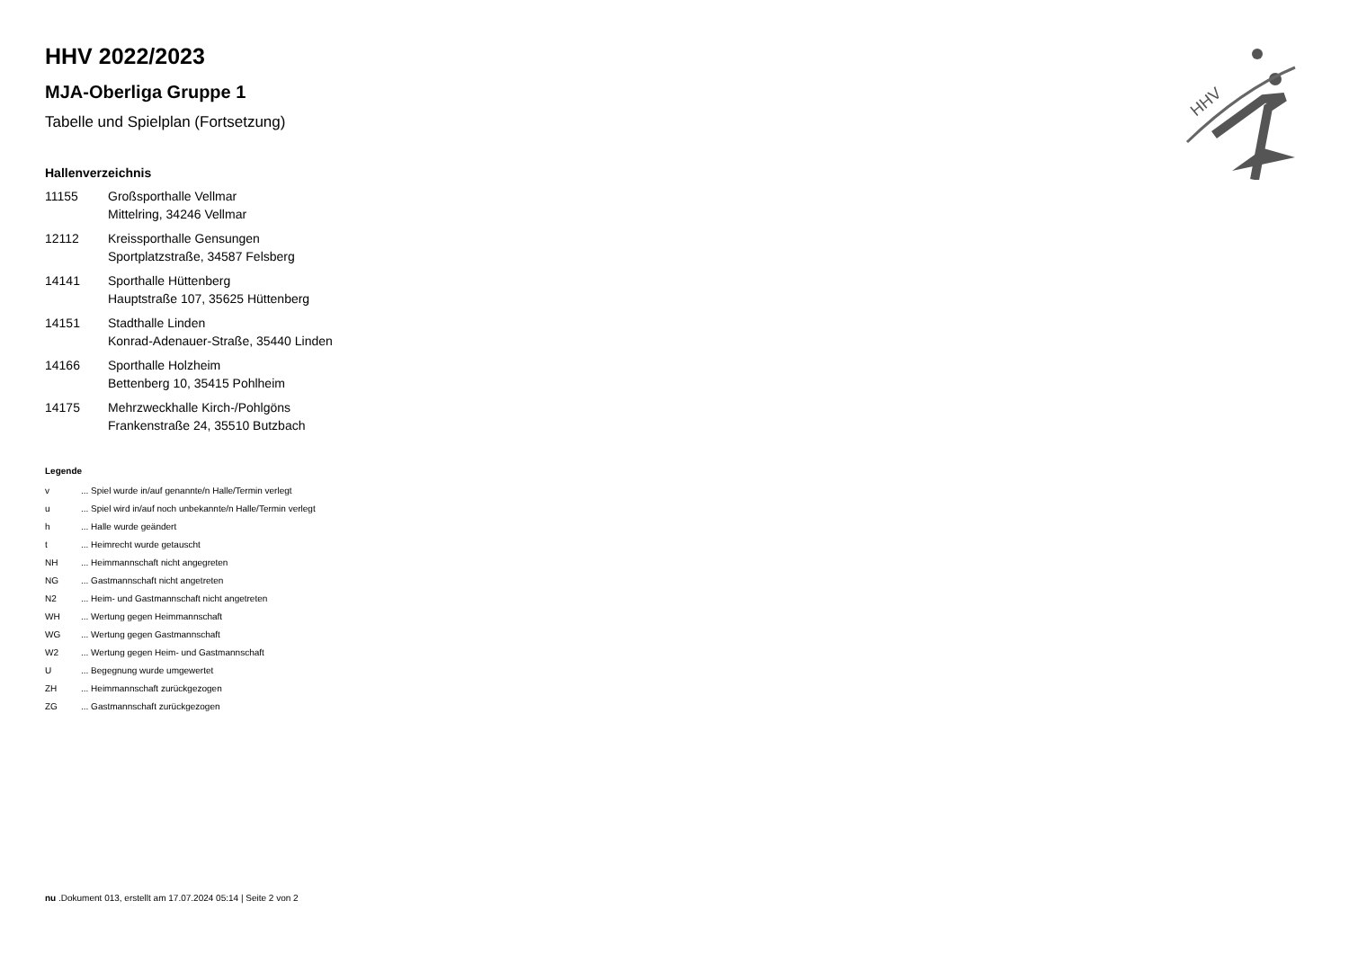HHV
HHV 2022/2023
MJA-Oberliga Gruppe 1
Tabelle und Spielplan (Fortsetzung)
Hallenverzeichnis
| 11155 | Großsporthalle Vellmar Mittelring, 34246 Vellmar |
| 12112 | Kreissporthalle Gensungen Sportplatzstraße, 34587 Felsberg |
| 14141 | Sporthalle Hüttenberg Hauptstraße 107, 35625 Hüttenberg |
| 14151 | Stadthalle Linden Konrad-Adenauer-Straße, 35440 Linden |
| 14166 | Sporthalle Holzheim Bettenberg 10, 35415 Pohlheim |
| 14175 | Mehrzweckhalle Kirch-/Pohlgöns Frankenstraße 24, 35510 Butzbach |
Legende
| v | ... Spiel wurde in/auf genannte/n Halle/Termin verlegt |
| u | ... Spiel wird in/auf noch unbekannte/n Halle/Termin verlegt |
| h | ... Halle wurde geändert |
| t | ... Heimrecht wurde getauscht |
| NH | ... Heimmannschaft nicht angegreten |
| NG | ... Gastmannschaft nicht angetreten |
| N2 | ... Heim- und Gastmannschaft nicht angetreten |
| WH | ... Wertung gegen Heimmannschaft |
| WG | ... Wertung gegen Gastmannschaft |
| W2 | ... Wertung gegen Heim- und Gastmannschaft |
| U | ... Begegnung wurde umgewertet |
| ZH | ... Heimmannschaft zurückgezogen |
| ZG | ... Gastmannschaft zurückgezogen |
nu .Dokument 013, erstellt am 17.07.2024 05:14 | Seite 2 von 2